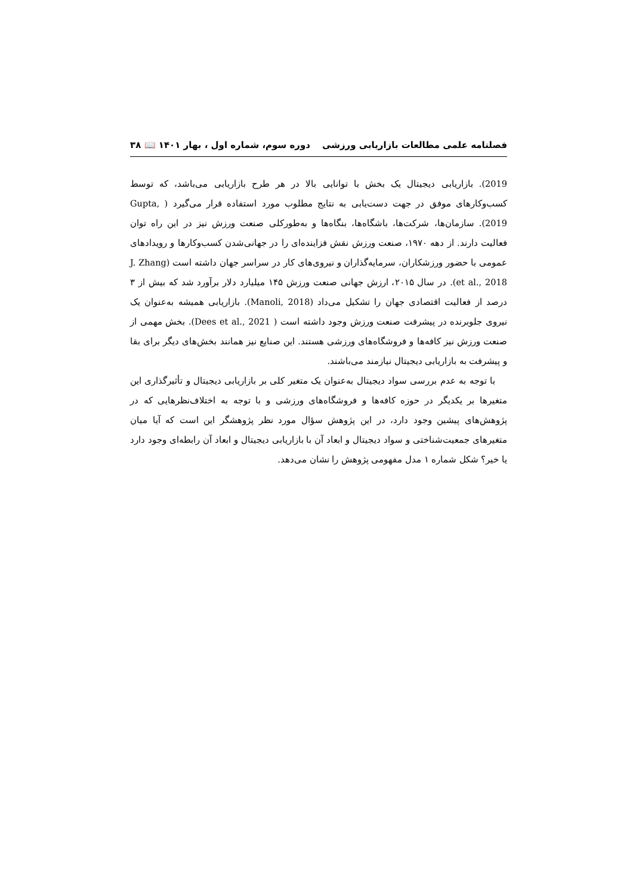فصلنامه علمی مطالعات بازاریابی ورزشی دوره سوم، شماره اول ، بهار ۱۴۰۱ 📖 ۳۸
2019). بازاریابی دیجیتال یک بخش با توانایی بالا در هر طرح بازاریابی می‌باشد، که توسط کسب‌وکارهای موفق در جهت دست‌یابی به نتایج مطلوب مورد استفاده قرار می‌گیرد ( Gupta, 2019). سازمان‌ها، شرکت‌ها، باشگاه‌ها، بنگاه‌ها و به‌طورکلی صنعت ورزش نیز در این راه توان فعالیت دارند. از دهه ۱۹۷۰، صنعت ورزش نقش فزاینده‌ای را در جهانی‌شدن کسب‌وکارها و رویدادهای عمومی با حضور ورزشکاران، سرمایه‌گذاران و نیروی‌های کار در سراسر جهان داشته است (J. Zhang et al., 2018). در سال ۲۰۱۵، ارزش جهانی صنعت ورزش ۱۴۵ میلیارد دلار برآورد شد که بیش از ۳ درصد از فعالیت اقتصادی جهان را تشکیل می‌داد (Manoli, 2018). بازاریابی همیشه به‌عنوان یک نیروی جلوبرنده در پیشرفت صنعت ورزش وجود داشته است ( Dees et al., 2021). بخش مهمی از صنعت ورزش نیز کافه‌ها و فروشگاه‌های ورزشی هستند. این صنایع نیز همانند بخش‌های دیگر برای بقا و پیشرفت به بازاریابی دیجیتال نیازمند می‌باشند.
با توجه به عدم بررسی سواد دیجیتال به‌عنوان یک متغیر کلی بر بازاریابی دیجیتال و تأثیرگذاری این متغیرها بر یکدیگر در حوزه کافه‌ها و فروشگاه‌های ورزشی و با توجه به اختلاف‌نظرهایی که در پژوهش‌های پیشین وجود دارد، در این پژوهش سؤال مورد نظر پژوهشگر این است که آیا میان متغیرهای جمعیت‌شناختی و سواد دیجیتال و ابعاد آن با بازاریابی دیجیتال و ابعاد آن رابطه‌ای وجود دارد یا خیر؟ شکل شماره ۱ مدل مفهومی پژوهش را نشان می‌دهد.